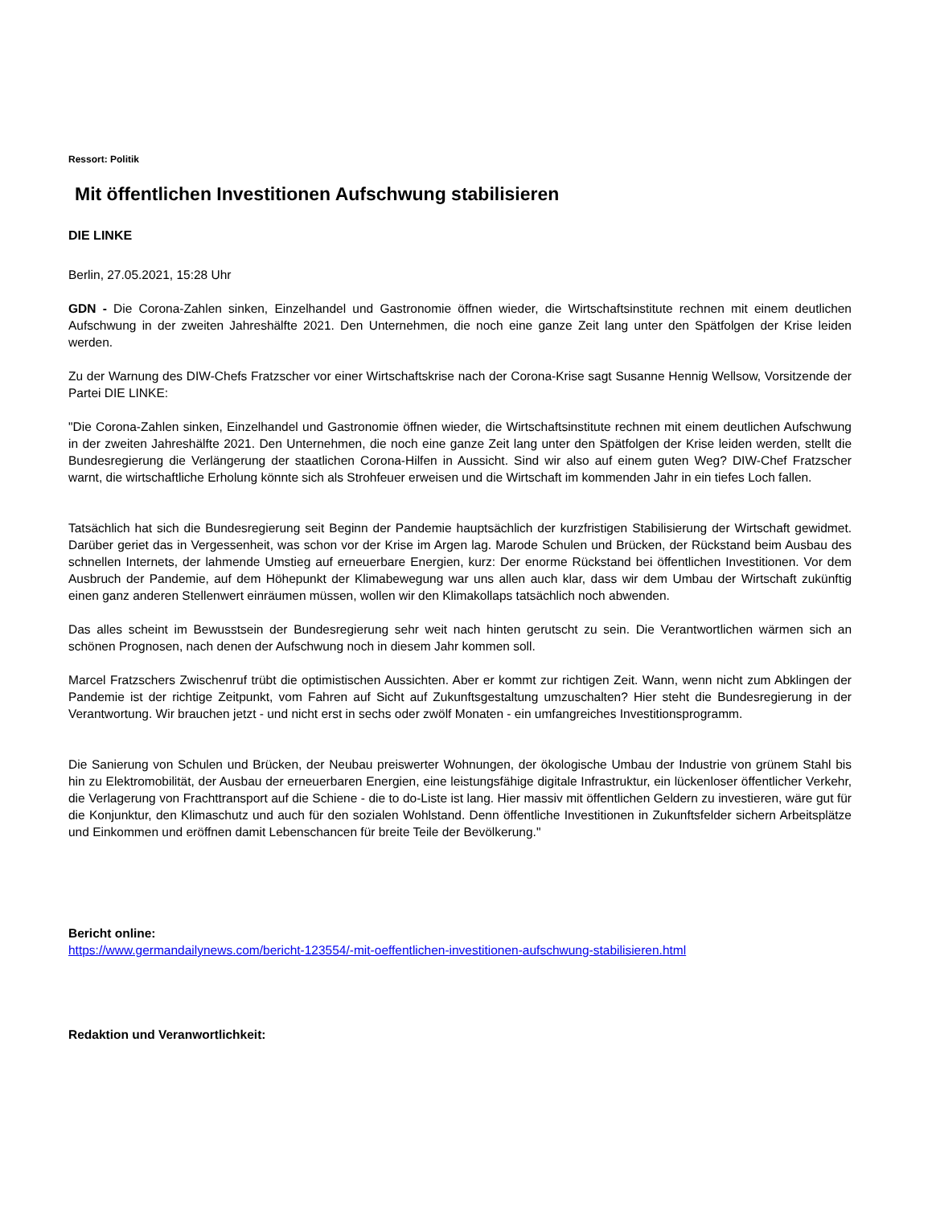Ressort: Politik
Mit öffentlichen Investitionen Aufschwung stabilisieren
DIE LINKE
Berlin, 27.05.2021, 15:28 Uhr
GDN - Die Corona-Zahlen sinken, Einzelhandel und Gastronomie öffnen wieder, die Wirtschaftsinstitute rechnen mit einem deutlichen Aufschwung in der zweiten Jahreshälfte 2021. Den Unternehmen, die noch eine ganze Zeit lang unter den Spätfolgen der Krise leiden werden.
Zu der Warnung des DIW-Chefs Fratzscher vor einer Wirtschaftskrise nach der Corona-Krise sagt Susanne Hennig Wellsow, Vorsitzende der Partei DIE LINKE:
"Die Corona-Zahlen sinken, Einzelhandel und Gastronomie öffnen wieder, die Wirtschaftsinstitute rechnen mit einem deutlichen Aufschwung in der zweiten Jahreshälfte 2021. Den Unternehmen, die noch eine ganze Zeit lang unter den Spätfolgen der Krise leiden werden, stellt die Bundesregierung die Verlängerung der staatlichen Corona-Hilfen in Aussicht. Sind wir also auf einem guten Weg? DIW-Chef Fratzscher warnt, die wirtschaftliche Erholung könnte sich als Strohfeuer erweisen und die Wirtschaft im kommenden Jahr in ein tiefes Loch fallen.
Tatsächlich hat sich die Bundesregierung seit Beginn der Pandemie hauptsächlich der kurzfristigen Stabilisierung der Wirtschaft gewidmet. Darüber geriet das in Vergessenheit, was schon vor der Krise im Argen lag. Marode Schulen und Brücken, der Rückstand beim Ausbau des schnellen Internets, der lahmende Umstieg auf erneuerbare Energien, kurz: Der enorme Rückstand bei öffentlichen Investitionen. Vor dem Ausbruch der Pandemie, auf dem Höhepunkt der Klimabewegung war uns allen auch klar, dass wir dem Umbau der Wirtschaft zukünftig einen ganz anderen Stellenwert einräumen müssen, wollen wir den Klimakollaps tatsächlich noch abwenden.
Das alles scheint im Bewusstsein der Bundesregierung sehr weit nach hinten gerutscht zu sein. Die Verantwortlichen wärmen sich an schönen Prognosen, nach denen der Aufschwung noch in diesem Jahr kommen soll.
Marcel Fratzschers Zwischenruf trübt die optimistischen Aussichten. Aber er kommt zur richtigen Zeit. Wann, wenn nicht zum Abklingen der Pandemie ist der richtige Zeitpunkt, vom Fahren auf Sicht auf Zukunftsgestaltung umzuschalten? Hier steht die Bundesregierung in der Verantwortung. Wir brauchen jetzt - und nicht erst in sechs oder zwölf Monaten - ein umfangreiches Investitionsprogramm.
Die Sanierung von Schulen und Brücken, der Neubau preiswerter Wohnungen, der ökologische Umbau der Industrie von grünem Stahl bis hin zu Elektromobilität, der Ausbau der erneuerbaren Energien, eine leistungsfähige digitale Infrastruktur, ein lückenloser öffentlicher Verkehr, die Verlagerung von Frachttransport auf die Schiene - die to do-Liste ist lang. Hier massiv mit öffentlichen Geldern zu investieren, wäre gut für die Konjunktur, den Klimaschutz und auch für den sozialen Wohlstand. Denn öffentliche Investitionen in Zukunftsfelder sichern Arbeitsplätze und Einkommen und eröffnen damit Lebenschancen für breite Teile der Bevölkerung."
Bericht online:
https://www.germandailynews.com/bericht-123554/-mit-oeffentlichen-investitionen-aufschwung-stabilisieren.html
Redaktion und Veranwortlichkeit: